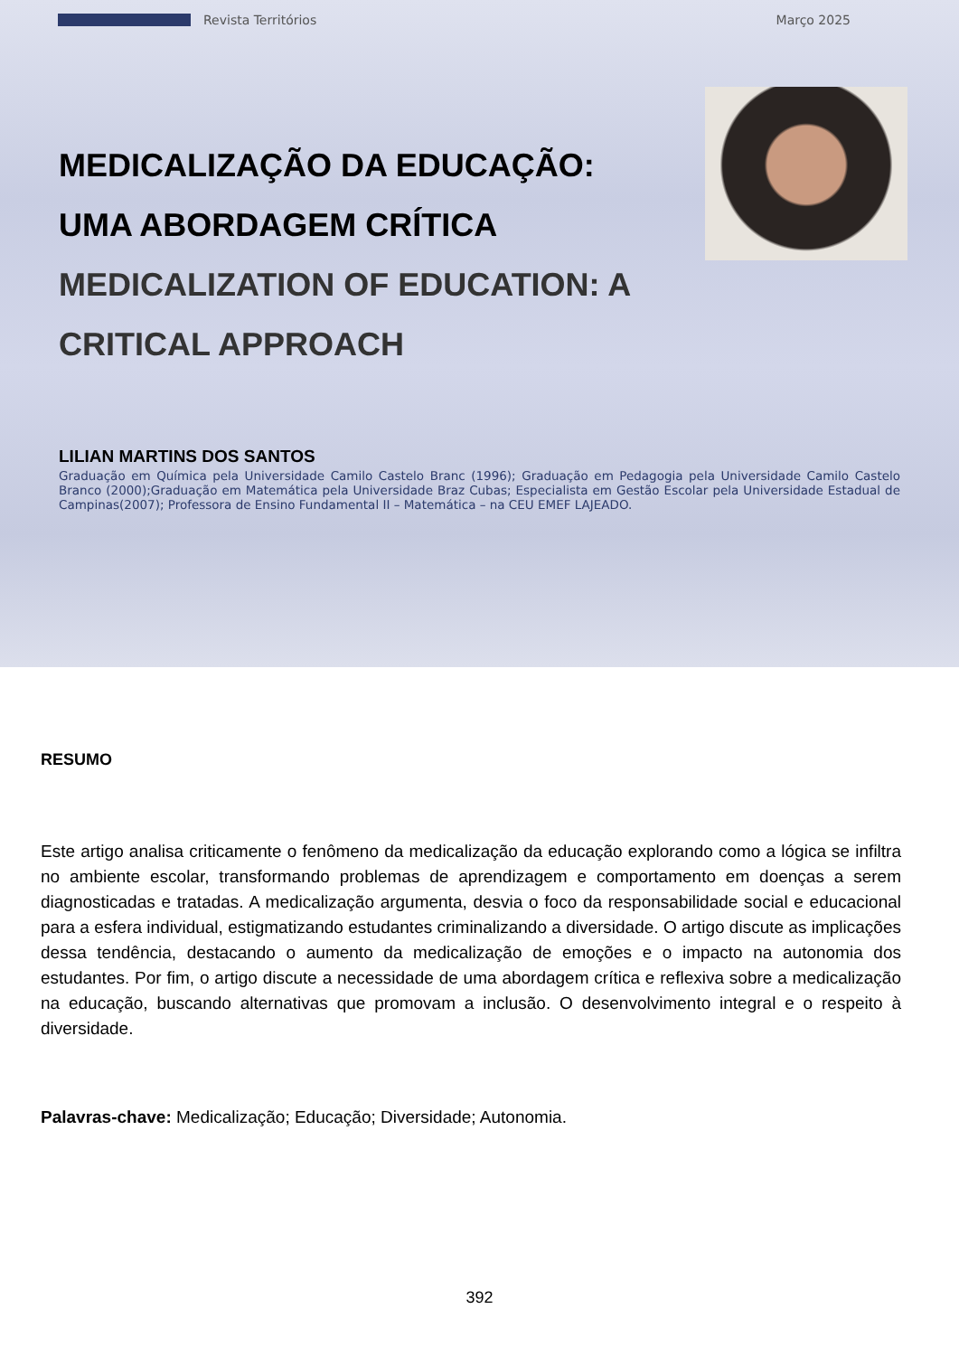Revista Territórios Março 2025
MEDICALIZAÇÃO DA EDUCAÇÃO: UMA ABORDAGEM CRÍTICA
MEDICALIZATION OF EDUCATION: A CRITICAL APPROACH
LILIAN MARTINS DOS SANTOS
Graduação em Química pela Universidade Camilo Castelo Branc (1996); Graduação em Pedagogia pela Universidade Camilo Castelo Branco (2000);Graduação em Matemática pela Universidade Braz Cubas; Especialista em Gestão Escolar pela Universidade Estadual de Campinas(2007); Professora de Ensino Fundamental II – Matemática – na CEU EMEF LAJEADO.
RESUMO
Este artigo analisa criticamente o fenômeno da medicalização da educação explorando como a lógica se infiltra no ambiente escolar, transformando problemas de aprendizagem e comportamento em doenças a serem diagnosticadas e tratadas. A medicalização argumenta, desvia o foco da responsabilidade social e educacional para a esfera individual, estigmatizando estudantes criminalizando a diversidade. O artigo discute as implicações dessa tendência, destacando o aumento da medicalização de emoções e o impacto na autonomia dos estudantes. Por fim, o artigo discute a necessidade de uma abordagem crítica e reflexiva sobre a medicalização na educação, buscando alternativas que promovam a inclusão. O desenvolvimento integral e o respeito à diversidade.
Palavras-chave: Medicalização; Educação; Diversidade; Autonomia.
392